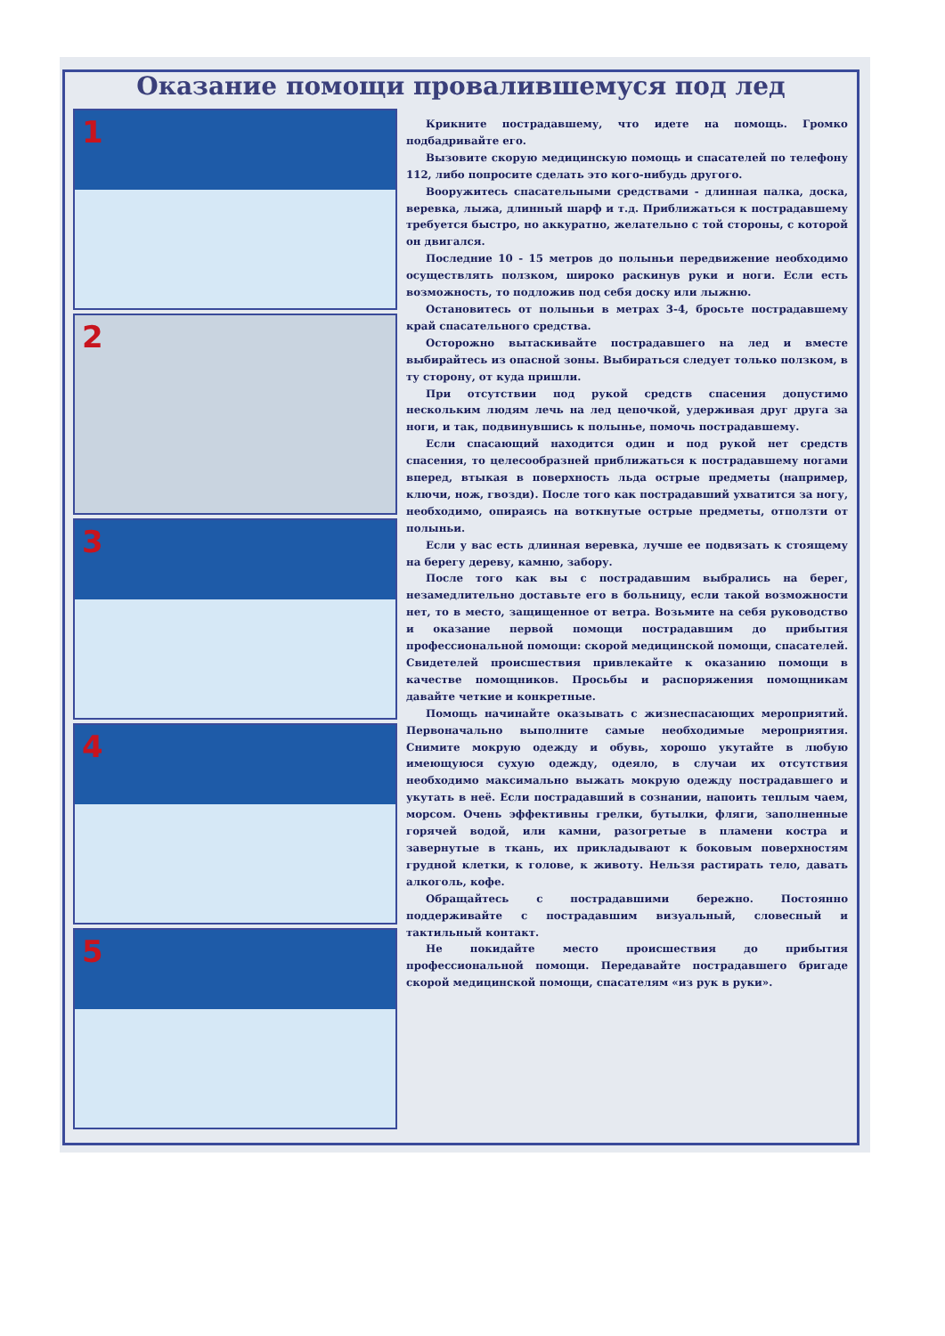Оказание помощи провалившемуся под лед
1
2
3
4
5
Крикните пострадавшему, что идете на помощь. Громко подбадривайте его.
Вызовите скорую медицинскую помощь и спасателей по телефону 112, либо попросите сделать это кого-нибудь другого.
Вооружитесь спасательными средствами - длинная палка, доска, веревка, лыжа, длинный шарф и т.д. Приближаться к пострадавшему требуется быстро, но аккуратно, желательно с той стороны, с которой он двигался.
Последние 10 - 15 метров до полыньи передвижение необходимо осуществлять ползком, широко раскинув руки и ноги. Если есть возможность, то подложив под себя доску или лыжню.
Остановитесь от полыньи в метрах 3-4, бросьте пострадавшему край спасательного средства.
Осторожно вытаскивайте пострадавшего на лед и вместе выбирайтесь из опасной зоны. Выбираться следует только ползком, в ту сторону, от куда пришли.
При отсутствии под рукой средств спасения допустимо нескольким людям лечь на лед цепочкой, удерживая друг друга за ноги, и так, подвинувшись к полынье, помочь пострадавшему.
Если спасающий находится один и под рукой нет средств спасения, то целесообразней приближаться к пострадавшему ногами вперед, втыкая в поверхность льда острые предметы (например, ключи, нож, гвозди). После того как пострадавший ухватится за ногу, необходимо, опираясь на воткнутые острые предметы, отползти от полыньи.
Если у вас есть длинная веревка, лучше ее подвязать к стоящему на берегу дереву, камню, забору.
После того как вы с пострадавшим выбрались на берег, незамедлительно доставьте его в больницу, если такой возможности нет, то в место, защищенное от ветра. Возьмите на себя руководство и оказание первой помощи пострадавшим до прибытия профессиональной помощи: скорой медицинской помощи, спасателей. Свидетелей происшествия привлекайте к оказанию помощи в качестве помощников. Просьбы и распоряжения помощникам давайте четкие и конкретные.
Помощь начинайте оказывать с жизнеспасающих мероприятий. Первоначально выполните самые необходимые мероприятия. Снимите мокрую одежду и обувь, хорошо укутайте в любую имеющуюся сухую одежду, одеяло, в случаи их отсутствия необходимо максимально выжать мокрую одежду пострадавшего и укутать в неё. Если пострадавший в сознании, напоить теплым чаем, морсом. Очень эффективны грелки, бутылки, фляги, заполненные горячей водой, или камни, разогретые в пламени костра и завернутые в ткань, их прикладывают к боковым поверхностям грудной клетки, к голове, к животу. Нельзя растирать тело, давать алкоголь, кофе.
Обращайтесь с пострадавшими бережно. Постоянно поддерживайте с пострадавшим визуальный, словесный и тактильный контакт.
Не покидайте место происшествия до прибытия профессиональной помощи. Передавайте пострадавшего бригаде скорой медицинской помощи, спасателям «из рук в руки».